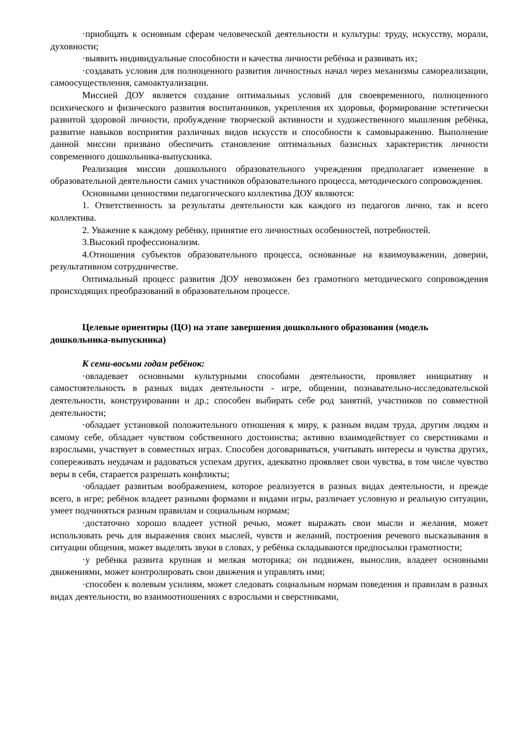·приобщать к основным сферам человеческой деятельности и культуры: труду, искусству, морали, духовности;
·выявить индивидуальные способности и качества личности ребёнка и развивать их;
·создавать условия для полноценного развития личностных начал через механизмы самореализации, самоосуществления, самоактуализации.
Миссией ДОУ является создание оптимальных условий для своевременного, полноценного психического и физического развития воспитанников, укрепления их здоровья, формирование эстетически развитой здоровой личности, пробуждение творческой активности и художественного мышления ребёнка, развитие навыков восприятия различных видов искусств и способности к самовыражению. Выполнение данной миссии призвано обеспечить становление оптимальных базисных характеристик личности современного дошкольника-выпускника.
Реализация миссии дошкольного образовательного учреждения предполагает изменение в образовательной деятельности самих участников образовательного процесса, методического сопровождения.
Основными ценностями педагогического коллектива ДОУ являются:
1. Ответственность за результаты деятельности как каждого из педагогов лично, так и всего коллектива.
2. Уважение к каждому ребёнку, принятие его личностных особенностей, потребностей.
3.Высокий профессионализм.
4.Отношения субъектов образовательного процесса, основанные на взаимоуважении, доверии, результативном сотрудничестве.
Оптимальный процесс развития ДОУ невозможен без грамотного методического сопровождения происходящих преобразований в образовательном процессе.
Целевые ориентиры (ЦО) на этапе завершения дошкольного образования (модель дошкольника-выпускника)
К семи-восьми годам ребёнок:
·овладевает основными культурными способами деятельности, проявляет инициативу и самостоятельность в разных видах деятельности - игре, общении, познавательно-исследовательской деятельности, конструировании и др.; способен выбирать себе род занятий, участников по совместной деятельности;
·обладает установкой положительного отношения к миру, к разным видам труда, другим людям и самому себе, обладает чувством собственного достоинства; активно взаимодействует со сверстниками и взрослыми, участвует в совместных играх. Способен договариваться, учитывать интересы и чувства других, сопереживать неудачам и радоваться успехам других, адекватно проявляет свои чувства, в том числе чувство веры в себя, старается разрешать конфликты;
·обладает развитым воображением, которое реализуется в разных видах деятельности, и прежде всего, в игре; ребёнок владеет разными формами и видами игры, различает условную и реальную ситуации, умеет подчиняться разным правилам и социальным нормам;
·достаточно хорошо владеет устной речью, может выражать свои мысли и желания, может использовать речь для выражения своих мыслей, чувств и желаний, построения речевого высказывания в ситуации общения, может выделять звуки в словах, у ребёнка складываются предпосылки грамотности;
·у ребёнка развита крупная и мелкая моторика; он подвижен, вынослив, владеет основными движениями, может контролировать свои движения и управлять ими;
·способен к волевым усилиям, может следовать социальным нормам поведения и правилам в разных видах деятельности, во взаимоотношениях с взрослыми и сверстниками,